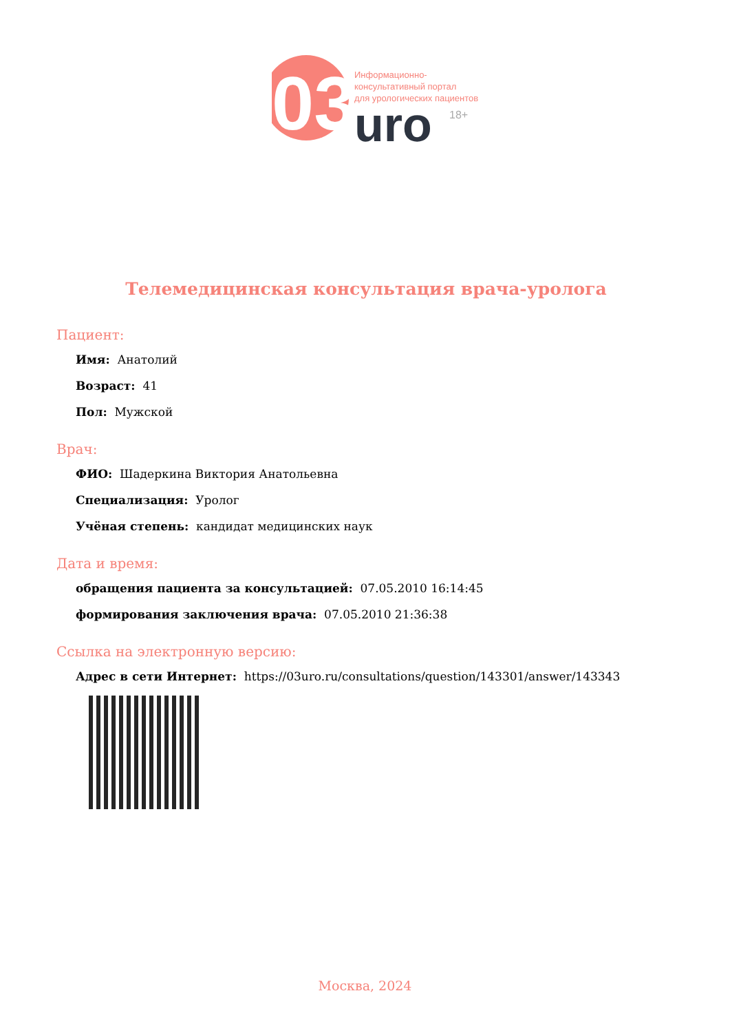03
uro
18+
Информационно-
консультативный портал
для урологических пациентов
Телемедицинская консультация врача-уролога
Пациент:
Имя: Анатолий
Возраст: 41
Пол: Мужской
Врач:
ФИО: Шадеркина Виктория Анатольевна
Специализация: Уролог
Учёная степень: кандидат медицинских наук
Дата и время:
обращения пациента за консультацией: 07.05.2010 16:14:45
формирования заключения врача: 07.05.2010 21:36:38
Ссылка на электронную версию:
Адрес в сети Интернет: https://03uro.ru/consultations/question/143301/answer/143343
Москва, 2024